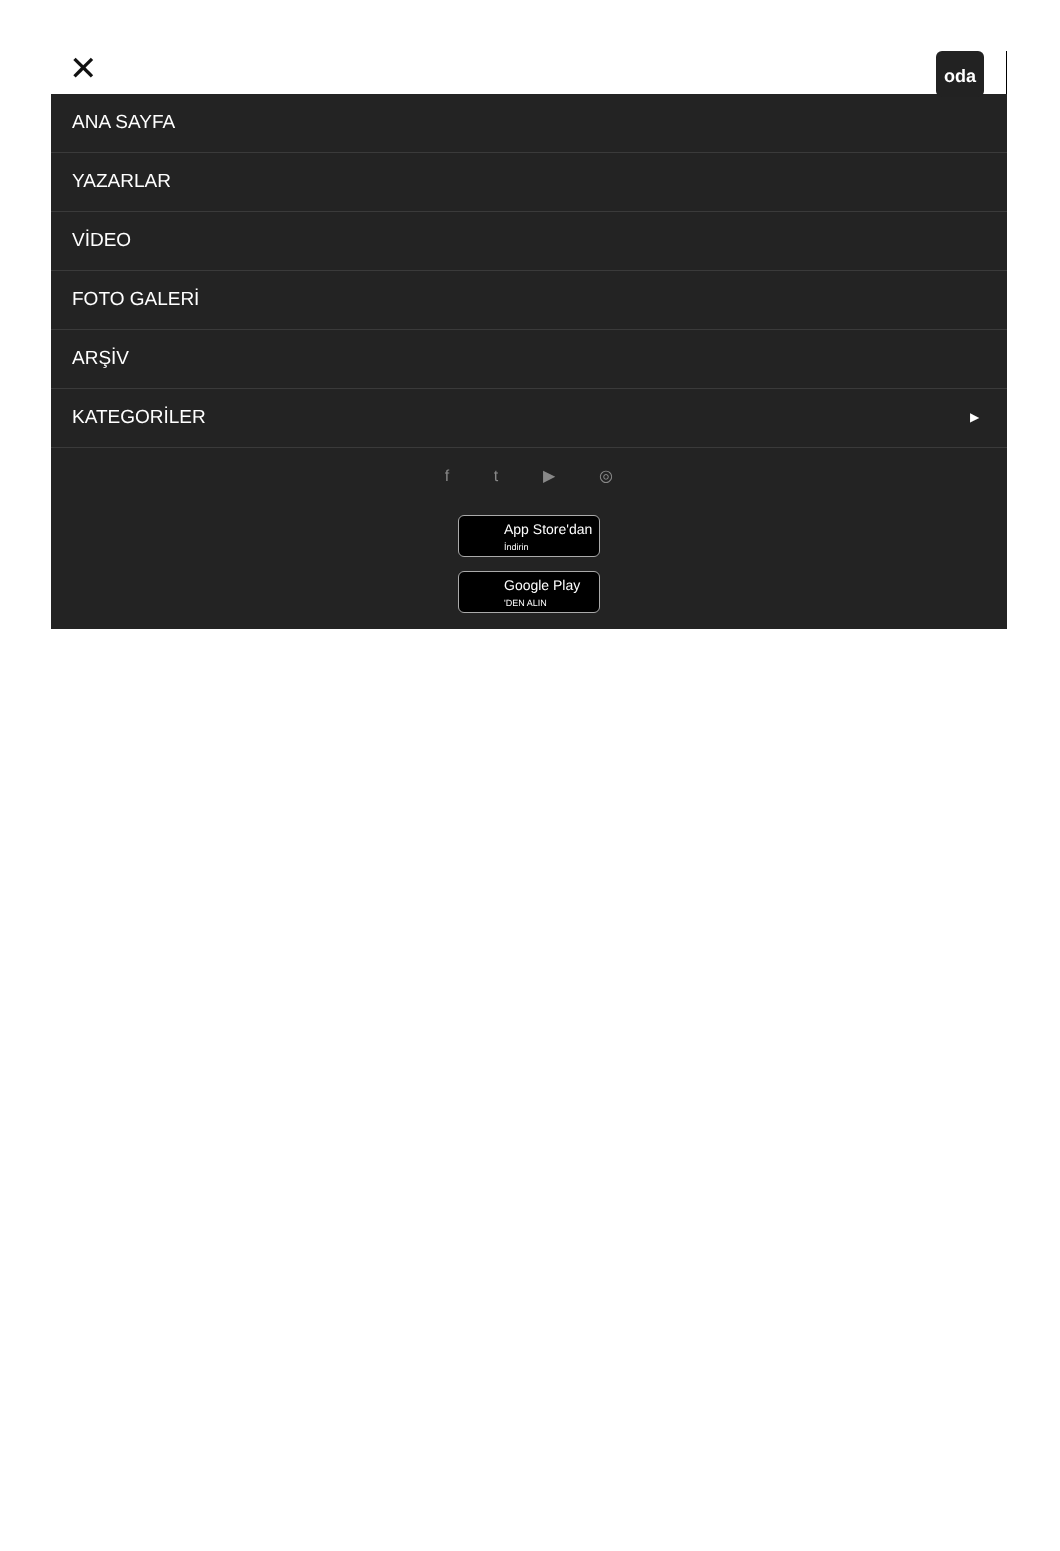✕ oda
ANA SAYFA
YAZARLAR
VİDEO
FOTO GALERİ
ARŞİV
KATEGORİLER ▶
f t ▶ ◎
App Store'dan
İndirin
Google Play
'DEN ALIN